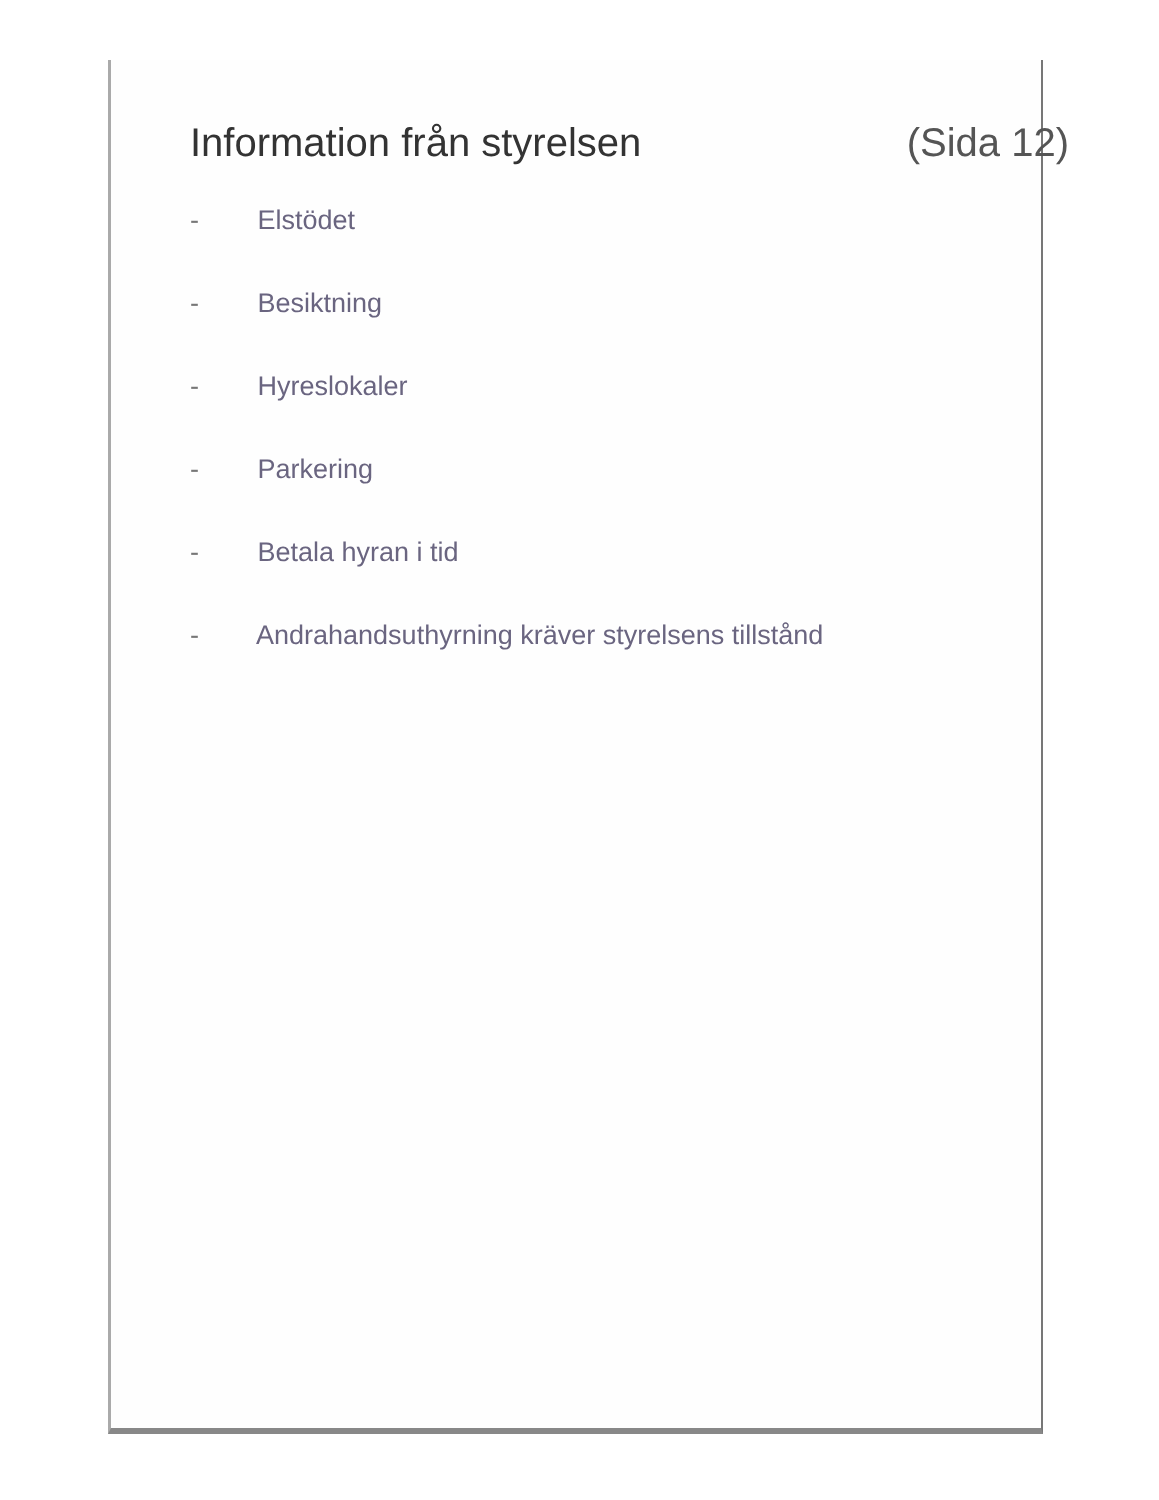Information från styrelsen (Sida 12)
- Elstödet
- Besiktning
- Hyreslokaler
- Parkering
- Betala hyran i tid
- Andrahandsuthyrning kräver styrelsens tillstånd